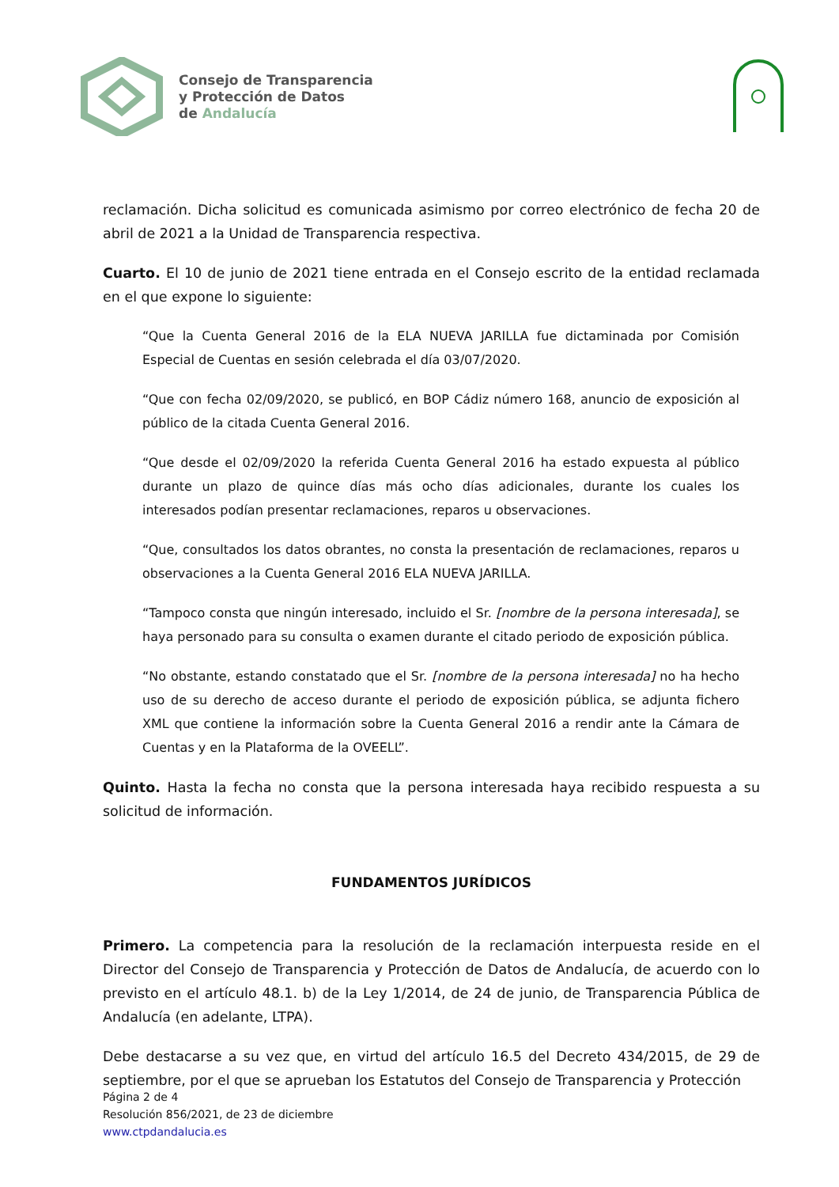Consejo de Transparencia
y Protección de Datos
de Andalucía
reclamación. Dicha solicitud es comunicada asimismo por correo electrónico de fecha 20 de abril de 2021 a la Unidad de Transparencia respectiva.
Cuarto. El 10 de junio de 2021 tiene entrada en el Consejo escrito de la entidad reclamada en el que expone lo siguiente:
“Que la Cuenta General 2016 de la ELA NUEVA JARILLA fue dictaminada por Comisión Especial de Cuentas en sesión celebrada el día 03/07/2020.
“Que con fecha 02/09/2020, se publicó, en BOP Cádiz número 168, anuncio de exposición al público de la citada Cuenta General 2016.
“Que desde el 02/09/2020 la referida Cuenta General 2016 ha estado expuesta al público durante un plazo de quince días más ocho días adicionales, durante los cuales los interesados podían presentar reclamaciones, reparos u observaciones.
“Que, consultados los datos obrantes, no consta la presentación de reclamaciones, reparos u observaciones a la Cuenta General 2016 ELA NUEVA JARILLA.
“Tampoco consta que ningún interesado, incluido el Sr. [nombre de la persona interesada], se haya personado para su consulta o examen durante el citado periodo de exposición pública.
“No obstante, estando constatado que el Sr. [nombre de la persona interesada] no ha hecho uso de su derecho de acceso durante el periodo de exposición pública, se adjunta fichero XML que contiene la información sobre la Cuenta General 2016 a rendir ante la Cámara de Cuentas y en la Plataforma de la OVEELL”.
Quinto. Hasta la fecha no consta que la persona interesada haya recibido respuesta a su solicitud de información.
FUNDAMENTOS JURÍDICOS
Primero. La competencia para la resolución de la reclamación interpuesta reside en el Director del Consejo de Transparencia y Protección de Datos de Andalucía, de acuerdo con lo previsto en el artículo 48.1. b) de la Ley 1/2014, de 24 de junio, de Transparencia Pública de Andalucía (en adelante, LTPA).
Debe destacarse a su vez que, en virtud del artículo 16.5 del Decreto 434/2015, de 29 de septiembre, por el que se aprueban los Estatutos del Consejo de Transparencia y Protección
Página 2 de 4
Resolución 856/2021, de 23 de diciembre
www.ctpdandalucia.es